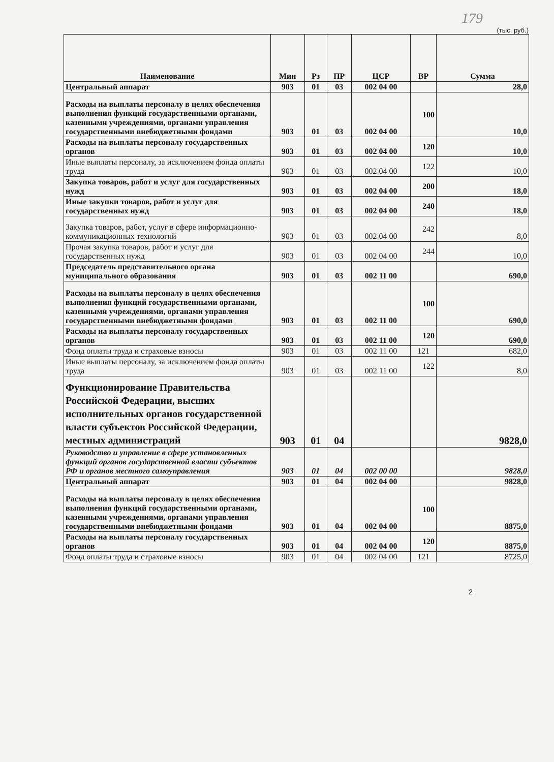179
(тыс. руб.)
| Наименование | Мин | Рз | ПР | ЦСР | ВР | Сумма |
| --- | --- | --- | --- | --- | --- | --- |
| Центральный аппарат | 903 | 01 | 03 | 002 04 00 | | 28,0 |
| Расходы на выплаты персоналу в целях обеспечения выполнения функций государственными органами, казенными учреждениями, органами управления государственными внебюджетными фондами | 903 | 01 | 03 | 002 04 00 | 100 | 10,0 |
| Расходы на выплаты персоналу государственных органов | 903 | 01 | 03 | 002 04 00 | 120 | 10,0 |
| Иные выплаты персоналу, за исключением фонда оплаты труда | 903 | 01 | 03 | 002 04 00 | 122 | 10,0 |
| Закупка товаров, работ и услуг для государственных нужд | 903 | 01 | 03 | 002 04 00 | 200 | 18,0 |
| Иные закупки товаров, работ и услуг для государственных нужд | 903 | 01 | 03 | 002 04 00 | 240 | 18,0 |
| Закупка товаров, работ, услуг в сфере информационно-коммуникационных технологий | 903 | 01 | 03 | 002 04 00 | 242 | 8,0 |
| Прочая закупка товаров, работ и услуг для государственных нужд | 903 | 01 | 03 | 002 04 00 | 244 | 10,0 |
| Председатель представительного органа муниципального образования | 903 | 01 | 03 | 002 11 00 | | 690,0 |
| Расходы на выплаты персоналу в целях обеспечения выполнения функций государственными органами, казенными учреждениями, органами управления государственными внебюджетными фондами | 903 | 01 | 03 | 002 11 00 | 100 | 690,0 |
| Расходы на выплаты персоналу государственных органов | 903 | 01 | 03 | 002 11 00 | 120 | 690,0 |
| Фонд оплаты труда и страховые взносы | 903 | 01 | 03 | 002 11 00 | 121 | 682,0 |
| Иные выплаты персоналу, за исключением фонда оплаты труда | 903 | 01 | 03 | 002 11 00 | 122 | 8,0 |
| Функционирование Правительства Российской Федерации, высших исполнительных органов государственной власти субъектов Российской Федерации, местных администраций | 903 | 01 | 04 | | | 9828,0 |
| Руководство и управление в сфере установленных функций органов государственной власти субъектов РФ и органов местного самоуправления | 903 | 01 | 04 | 002 00 00 | | 9828,0 |
| Центральный аппарат | 903 | 01 | 04 | 002 04 00 | | 9828,0 |
| Расходы на выплаты персоналу в целях обеспечения выполнения функций государственными органами, казенными учреждениями, органами управления государственными внебюджетными фондами | 903 | 01 | 04 | 002 04 00 | 100 | 8875,0 |
| Расходы на выплаты персоналу государственных органов | 903 | 01 | 04 | 002 04 00 | 120 | 8875,0 |
| Фонд оплаты труда и страховые взносы | 903 | 01 | 04 | 002 04 00 | 121 | 8725,0 |
2